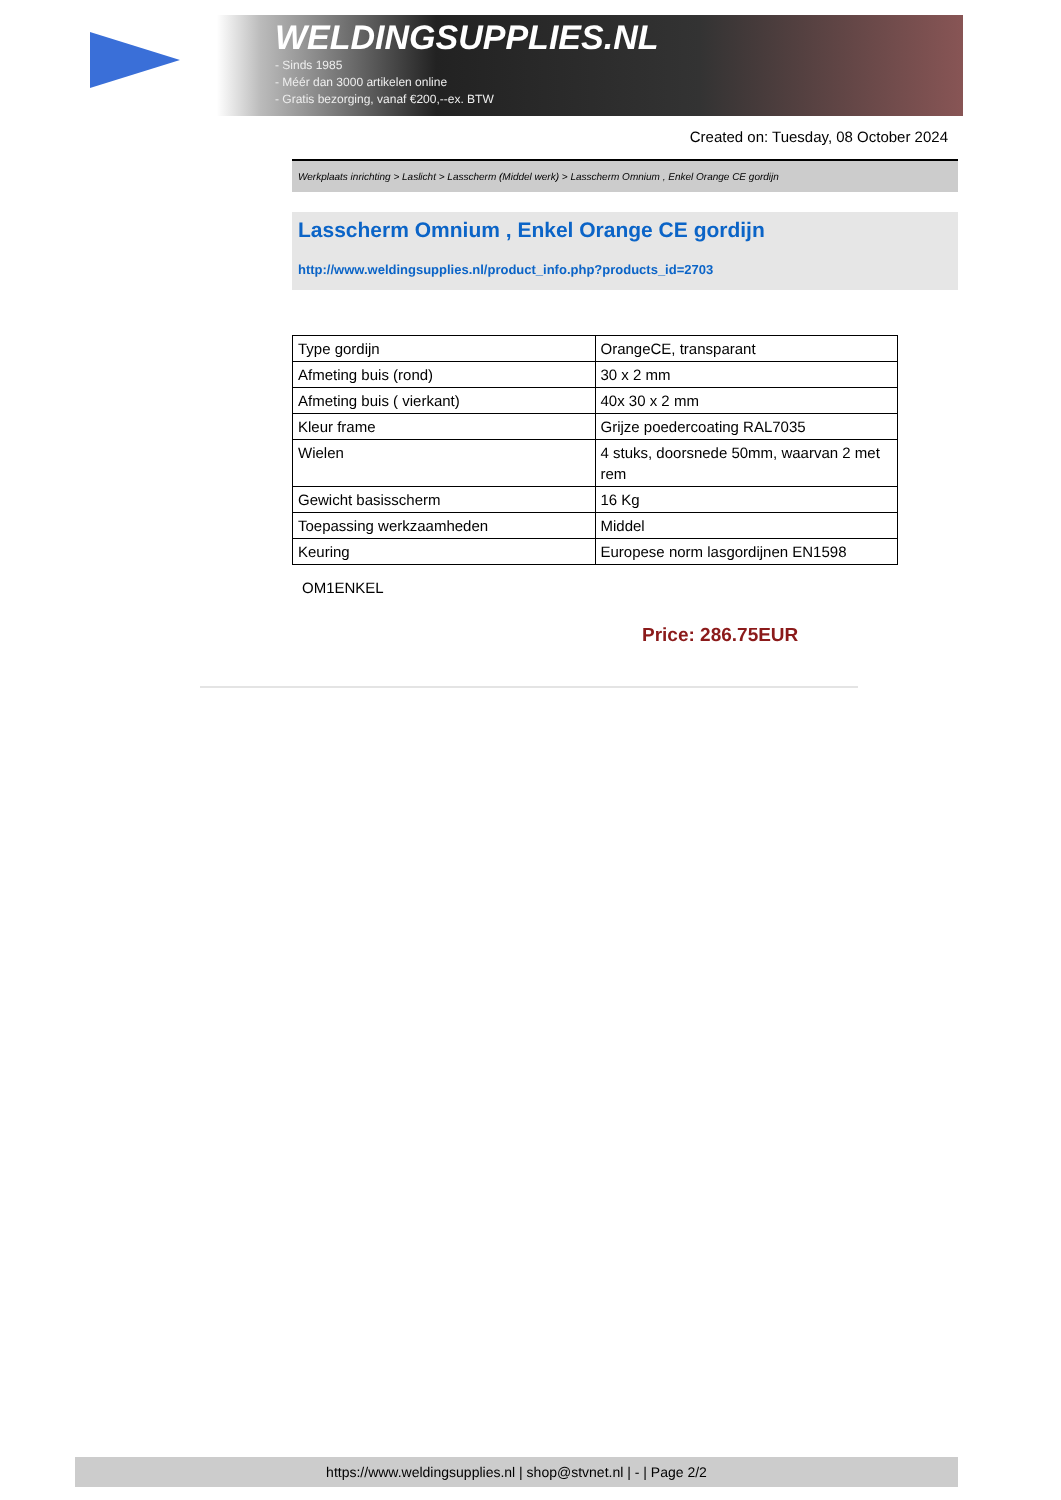WELDINGSUPPLIES.NL
- Sinds 1985
- Méér dan 3000 artikelen online
- Gratis bezorging, vanaf €200,--ex. BTW
Created on: Tuesday, 08 October 2024
Werkplaats inrichting > Laslicht > Lasscherm (Middel werk) > Lasscherm Omnium , Enkel Orange CE gordijn
Lasscherm Omnium , Enkel Orange CE gordijn
http://www.weldingsupplies.nl/product_info.php?products_id=2703
| Type gordijn | OrangeCE, transparant |
| Afmeting buis (rond) | 30 x 2 mm |
| Afmeting buis ( vierkant) | 40x 30 x 2 mm |
| Kleur frame | Grijze poedercoating RAL7035 |
| Wielen | 4 stuks, doorsnede 50mm, waarvan 2 met rem |
| Gewicht basisscherm | 16 Kg |
| Toepassing werkzaamheden | Middel |
| Keuring | Europese norm lasgordijnen EN1598 |
OM1ENKEL
Price: 286.75EUR
https://www.weldingsupplies.nl | shop@stvnet.nl | - | Page 2/2